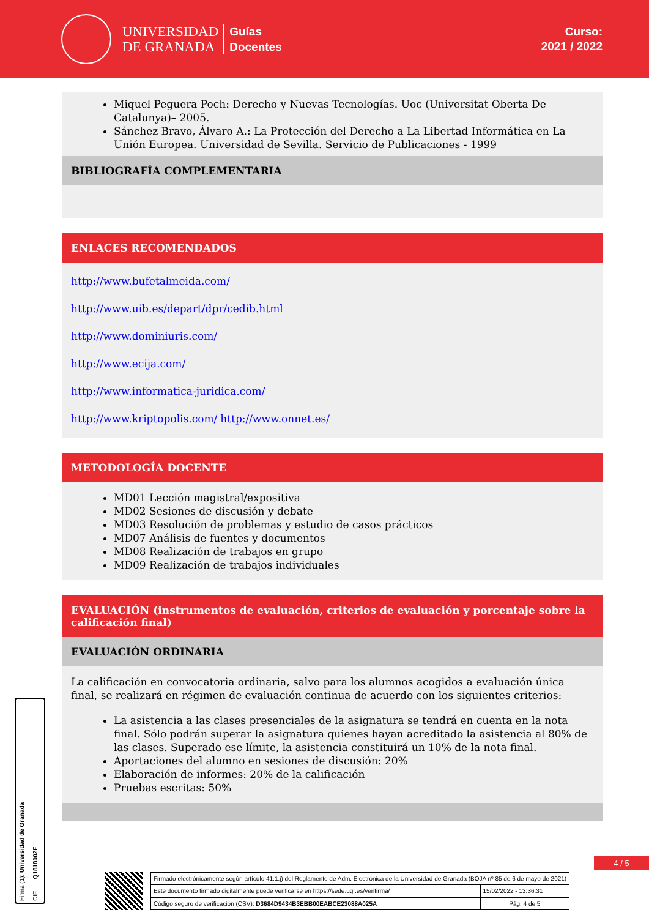UNIVERSIDAD
DE GRANADA
Guías
Docentes
Curso:
2021 / 2022
Miquel Peguera Poch: Derecho y Nuevas Tecnologías. Uoc (Universitat Oberta De Catalunya)– 2005.
Sánchez Bravo, Álvaro A.: La Protección del Derecho a La Libertad Informática en La Unión Europea. Universidad de Sevilla. Servicio de Publicaciones - 1999
BIBLIOGRAFÍA COMPLEMENTARIA
ENLACES RECOMENDADOS
http://www.bufetalmeida.com/
http://www.uib.es/depart/dpr/cedib.html
http://www.dominiuris.com/
http://www.ecija.com/
http://www.informatica-juridica.com/
http://www.kriptopolis.com/ http://www.onnet.es/
METODOLOGÍA DOCENTE
MD01 Lección magistral/expositiva
MD02 Sesiones de discusión y debate
MD03 Resolución de problemas y estudio de casos prácticos
MD07 Análisis de fuentes y documentos
MD08 Realización de trabajos en grupo
MD09 Realización de trabajos individuales
EVALUACIÓN (instrumentos de evaluación, criterios de evaluación y porcentaje sobre la calificación final)
EVALUACIÓN ORDINARIA
La calificación en convocatoria ordinaria, salvo para los alumnos acogidos a evaluación única final, se realizará en régimen de evaluación continua de acuerdo con los siguientes criterios:
La asistencia a las clases presenciales de la asignatura se tendrá en cuenta en la nota final. Sólo podrán superar la asignatura quienes hayan acreditado la asistencia al 80% de las clases. Superado ese límite, la asistencia constituirá un 10% de la nota final.
Aportaciones del alumno en sesiones de discusión: 20%
Elaboración de informes: 20% de la calificación
Pruebas escritas: 50%
Firma (1): Universidad de Granada CIF: Q1818002F
4 / 5
| Firmado electrónicamente según artículo 41.1.j) del Reglamento de Adm. Electrónica de la Universidad de Granada (BOJA nº 85 de 6 de mayo de 2021) | |
| Este documento firmado digitalmente puede verificarse en https://sede.ugr.es/verifirma/ | 15/02/2022 - 13:36:31 |
| Código seguro de verificación (CSV): D3684D9434B3EBB00EABCE23088A025A | Pág. 4 de 5 |